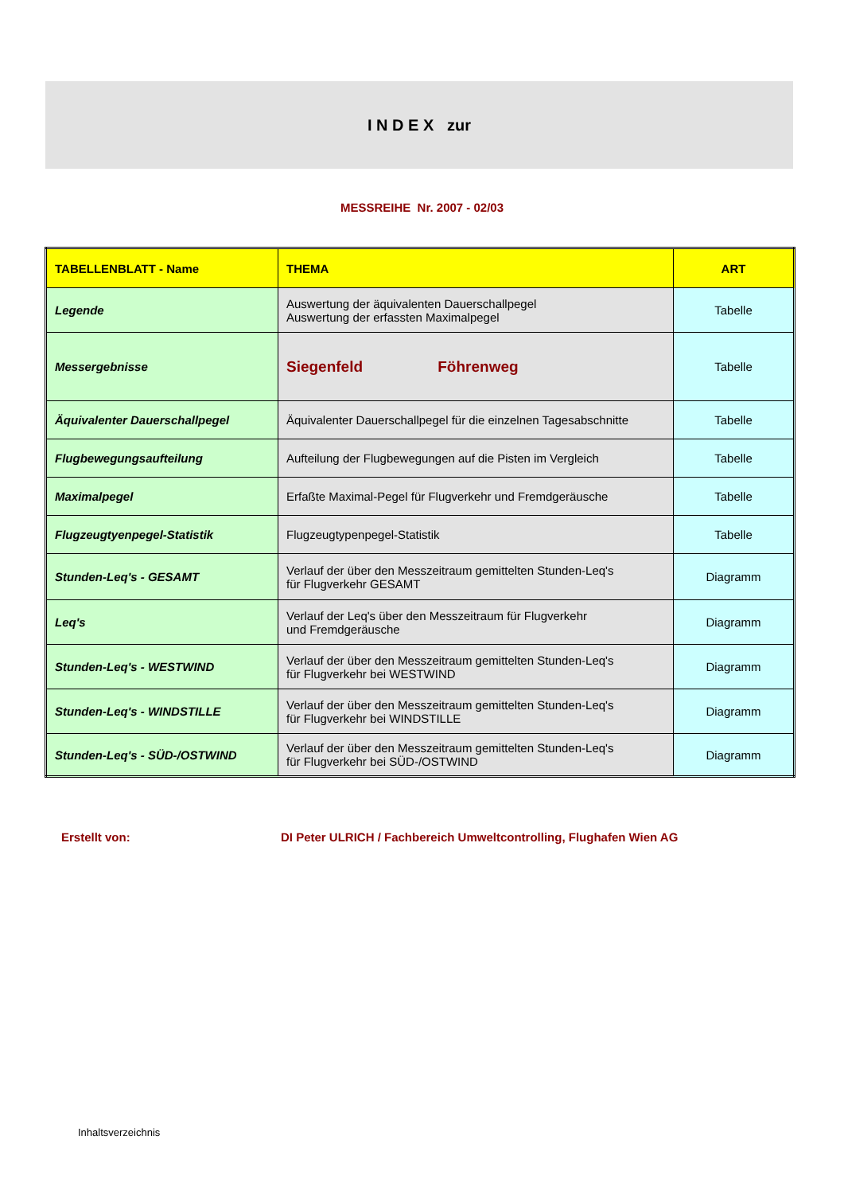I N D E X zur
MESSREIHE Nr. 2007 - 02/03
| TABELLENBLATT - Name | THEMA | ART |
| --- | --- | --- |
| Legende | Auswertung der äquivalenten Dauerschallpegel Auswertung der erfassten Maximalpegel | Tabelle |
| Messergebnisse | Siegenfeld Föhrenweg | Tabelle |
| Äquivalenter Dauerschallpegel | Äquivalenter Dauerschallpegel für die einzelnen Tagesabschnitte | Tabelle |
| Flugbewegungsaufteilung | Aufteilung der Flugbewegungen auf die Pisten im Vergleich | Tabelle |
| Maximalpegel | Erfaßte Maximal-Pegel für Flugverkehr und Fremdgeräusche | Tabelle |
| Flugzeugtyenpegel-Statistik | Flugzeugtypenpegel-Statistik | Tabelle |
| Stunden-Leq's - GESAMT | Verlauf der über den Messzeitraum gemittelten Stunden-Leq's für Flugverkehr GESAMT | Diagramm |
| Leq's | Verlauf der Leq's über den Messzeitraum für Flugverkehr und Fremdgeräusche | Diagramm |
| Stunden-Leq's - WESTWIND | Verlauf der über den Messzeitraum gemittelten Stunden-Leq's für Flugverkehr bei WESTWIND | Diagramm |
| Stunden-Leq's - WINDSTILLE | Verlauf der über den Messzeitraum gemittelten Stunden-Leq's für Flugverkehr bei WINDSTILLE | Diagramm |
| Stunden-Leq's - SÜD-/OSTWIND | Verlauf der über den Messzeitraum gemittelten Stunden-Leq's für Flugverkehr bei SÜD-/OSTWIND | Diagramm |
Erstellt von:
DI Peter ULRICH / Fachbereich Umweltcontrolling, Flughafen Wien AG
Inhaltsverzeichnis